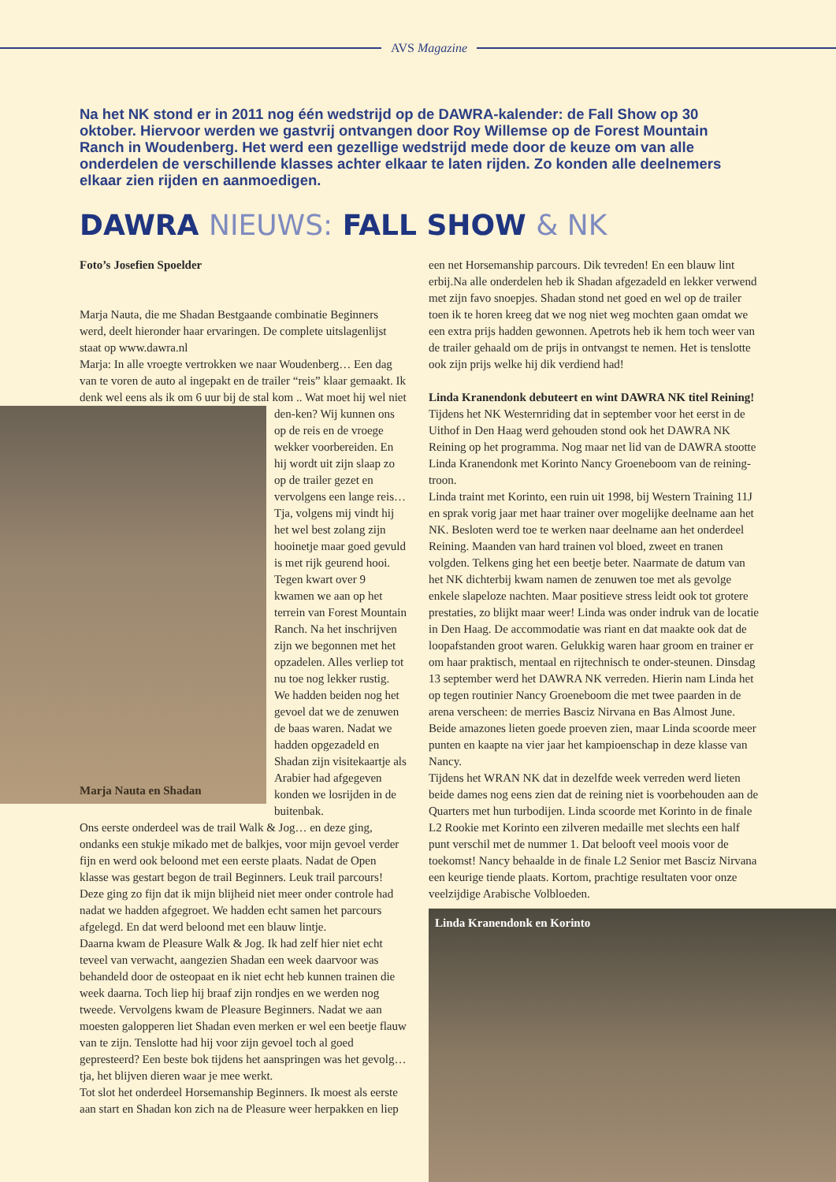AVS Magazine
Na het NK stond er in 2011 nog één wedstrijd op de DAWRA-kalender: de Fall Show op 30 oktober. Hiervoor werden we gastvrij ontvangen door Roy Willemse op de Forest Mountain Ranch in Woudenberg. Het werd een gezellige wedstrijd mede door de keuze om van alle onderdelen de verschillende klasses achter elkaar te laten rijden. Zo konden alle deelnemers elkaar zien rijden en aanmoedigen.
DAWRA NIEUWS: FALL SHOW & NK
Foto’s Josefien Spoelder
Marja Nauta, die me Shadan Bestgaande combinatie Beginners werd, deelt hieronder haar ervaringen. De complete uitslagenlijst staat op www.dawra.nl
Marja: In alle vroegte vertrokken we naar Woudenberg… Een dag van te voren de auto al ingepakt en de trailer “reis” klaar gemaakt. Ik denk wel eens als ik om 6 uur bij de stal kom .. Wat moet hij wel niet
Marja Nauta en Shadan
den-ken? Wij kunnen ons op de reis en de vroege wekker voorbereiden. En hij wordt uit zijn slaap zo op de trailer gezet en vervolgens een lange reis… Tja, volgens mij vindt hij het wel best zolang zijn hooinetje maar goed gevuld is met rijk geurend hooi. Tegen kwart over 9 kwamen we aan op het terrein van Forest Mountain Ranch. Na het inschrijven zijn we begonnen met het opzadelen. Alles verliep tot nu toe nog lekker rustig. We hadden beiden nog het gevoel dat we de zenuwen de baas waren. Nadat we hadden opgezadeld en Shadan zijn visitekaartje als Arabier had afgegeven konden we losrijden in de buitenbak.
Ons eerste onderdeel was de trail Walk & Jog… en deze ging, ondanks een stukje mikado met de balkjes, voor mijn gevoel verder fijn en werd ook beloond met een eerste plaats. Nadat de Open klasse was gestart begon de trail Beginners. Leuk trail parcours! Deze ging zo fijn dat ik mijn blijheid niet meer onder controle had nadat we hadden afgegroet. We hadden echt samen het parcours afgelegd. En dat werd beloond met een blauw lintje.
Daarna kwam de Pleasure Walk & Jog. Ik had zelf hier niet echt teveel van verwacht, aangezien Shadan een week daarvoor was behandeld door de osteopaat en ik niet echt heb kunnen trainen die week daarna. Toch liep hij braaf zijn rondjes en we werden nog tweede. Vervolgens kwam de Pleasure Beginners. Nadat we aan moesten galopperen liet Shadan even merken er wel een beetje flauw van te zijn. Tenslotte had hij voor zijn gevoel toch al goed gepresteerd? Een beste bok tijdens het aanspringen was het gevolg…tja, het blijven dieren waar je mee werkt.
Tot slot het onderdeel Horsemanship Beginners. Ik moest als eerste aan start en Shadan kon zich na de Pleasure weer herpakken en liep
een net Horsemanship parcours. Dik tevreden! En een blauw lint erbij.Na alle onderdelen heb ik Shadan afgezadeld en lekker verwend met zijn favo snoepjes. Shadan stond net goed en wel op de trailer toen ik te horen kreeg dat we nog niet weg mochten gaan omdat we een extra prijs hadden gewonnen. Apetrots heb ik hem toch weer van de trailer gehaald om de prijs in ontvangst te nemen. Het is tenslotte ook zijn prijs welke hij dik verdiend had!
Linda Kranendonk debuteert en wint DAWRA NK titel Reining!
Tijdens het NK Westernriding dat in september voor het eerst in de Uithof in Den Haag werd gehouden stond ook het DAWRA NK Reining op het programma. Nog maar net lid van de DAWRA stootte Linda Kranendonk met Korinto Nancy Groeneboom van de reining-troon.
Linda traint met Korinto, een ruin uit 1998, bij Western Training 11J en sprak vorig jaar met haar trainer over mogelijke deelname aan het NK. Besloten werd toe te werken naar deelname aan het onderdeel Reining. Maanden van hard trainen vol bloed, zweet en tranen volgden. Telkens ging het een beetje beter. Naarmate de datum van het NK dichterbij kwam namen de zenuwen toe met als gevolge enkele slapeloze nachten. Maar positieve stress leidt ook tot grotere prestaties, zo blijkt maar weer! Linda was onder indruk van de locatie in Den Haag. De accommodatie was riant en dat maakte ook dat de loopafstanden groot waren. Gelukkig waren haar groom en trainer er om haar praktisch, mentaal en rijtechnisch te onder-steunen. Dinsdag 13 september werd het DAWRA NK verreden. Hierin nam Linda het op tegen routinier Nancy Groeneboom die met twee paarden in de arena verscheen: de merries Basciz Nirvana en Bas Almost June. Beide amazones lieten goede proeven zien, maar Linda scoorde meer punten en kaapte na vier jaar het kampioenschap in deze klasse van Nancy.
Tijdens het WRAN NK dat in dezelfde week verreden werd lieten beide dames nog eens zien dat de reining niet is voorbehouden aan de Quarters met hun turbodijen. Linda scoorde met Korinto in de finale L2 Rookie met Korinto een zilveren medaille met slechts een half punt verschil met de nummer 1. Dat belooft veel moois voor de toekomst! Nancy behaalde in de finale L2 Senior met Basciz Nirvana een keurige tiende plaats. Kortom, prachtige resultaten voor onze veelzijdige Arabische Volbloeden.
Linda Kranendonk en Korinto